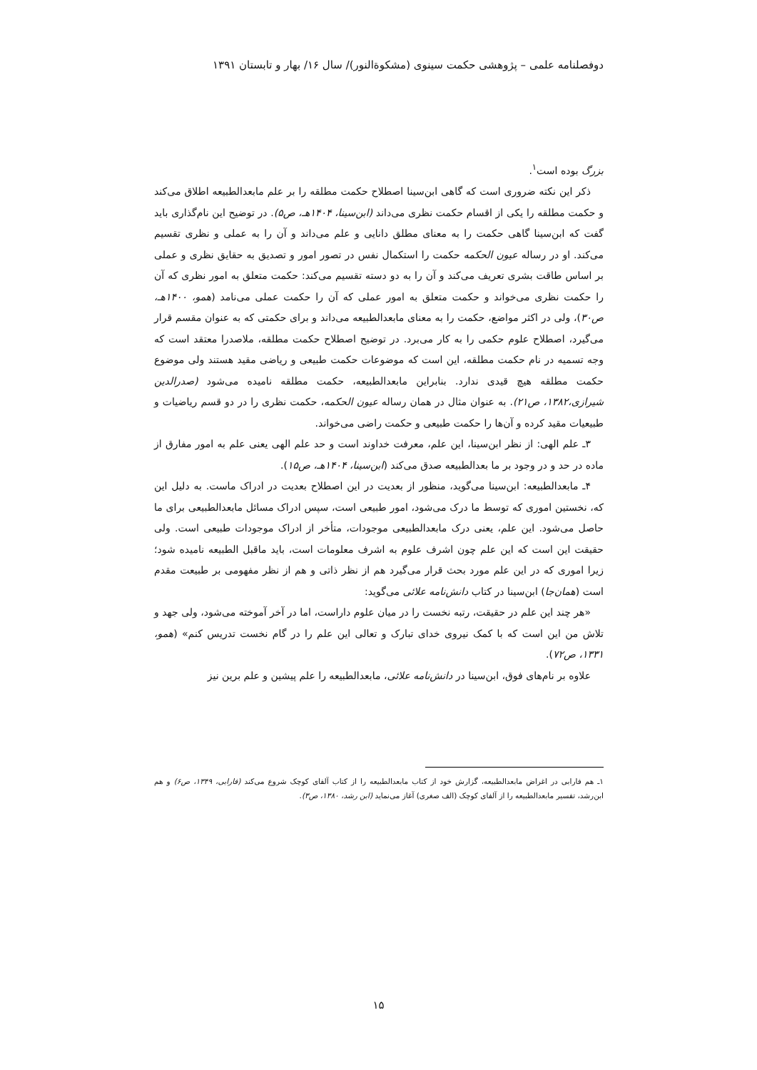دوفصلنامه علمی – پژوهشی حکمت سینوی (مشکوةالنور)/ سال ۱۶/ بهار و تابستان ۱۳۹۱
بزرگ بوده است<sup>۱</sup>.
ذکر این نکته ضروری است که گاهی ابن‌سینا اصطلاح حکمت مطلقه را بر علم مابعدالطبیعه اطلاق می‌کند و حکمت مطلقه را یکی از اقسام حکمت نظری می‌داند (ابن‌سینا، ۱۴۰۴هـ، ص۵). در توضیح این نام‌گذاری باید گفت که ابن‌سینا گاهی حکمت را به معنای مطلق دانایی و علم می‌داند و آن را به عملی و نظری تقسیم می‌کند. او در رساله عیون الحکمه حکمت را استکمال نفس در تصور امور و تصدیق به حقایق نظری و عملی بر اساس طاقت بشری تعریف می‌کند و آن را به دو دسته تقسیم می‌کند: حکمت متعلق به امور نظری که آن را حکمت نظری می‌خواند و حکمت متعلق به امور عملی که آن را حکمت عملی می‌نامد (همو، ۱۴۰۰هـ، ص۳۰)، ولی در اکثر مواضع، حکمت را به معنای مابعدالطبیعه می‌داند و برای حکمتی که به عنوان مقسم قرار می‌گیرد، اصطلاح علوم حکمی را به کار می‌برد. در توضیح اصطلاح حکمت مطلقه، ملاصدرا معتقد است که وجه تسمیه در نام حکمت مطلقه، این است که موضوعات حکمت طبیعی و ریاضی مقید هستند ولی موضوع حکمت مطلقه هیچ قیدی ندارد. بنابراین مابعدالطبیعه، حکمت مطلقه نامیده می‌شود (صدرالدین شیرازی،۱۳۸۲، ص۲۱). به عنوان مثال در همان رساله عیون الحکمه، حکمت نظری را در دو قسم ریاضیات و طبیعیات مقید کرده و آن‌ها را حکمت طبیعی و حکمت راضی می‌خواند.
۳ـ علم الهی: از نظر ابن‌سینا، این علم، معرفت خداوند است و حد علم الهی یعنی علم به امور مفارق از ماده در حد و در وجود بر ما بعدالطبیعه صدق می‌کند (ابن‌سینا، ۱۴۰۴هـ، ص۱۵).
۴ـ مابعدالطبیعه: ابن‌سینا می‌گوید، منظور از بعدیت در این اصطلاح بعدیت در ادراک ماست. به دلیل این که، نخستین اموری که توسط ما درک می‌شود، امور طبیعی است، سپس ادراک مسائل مابعدالطبیعی برای ما حاصل می‌شود. این علم، یعنی درک مابعدالطبیعی موجودات، متأخر از ادراک موجودات طبیعی است. ولی حقیقت این است که این علم چون اشرف علوم به اشرف معلومات است، باید ماقبل الطبیعه نامیده شود؛ زیرا اموری که در این علم مورد بحث قرار می‌گیرد هم از نظر ذاتی و هم از نظر مفهومی بر طبیعت مقدم است (همان‌جا) ابن‌سینا در کتاب دانش‌نامه علائی می‌گوید:
«هر چند این علم در حقیقت، رتبه نخست را در میان علوم داراست، اما در آخر آموخته می‌شود، ولی جهد و تلاش من این است که با کمک نیروی خدای تبارک و تعالی این علم را در گام نخست تدریس کنم» (همو، ۱۳۳۱، ص۷۲).
علاوه بر نام‌های فوق، ابن‌سینا در دانش‌نامه علائی، مابعدالطبیعه را علم پیشین و علم برین نیز
۱ـ هم فارابی در اغراض مابعدالطبیعه، گزارش خود از کتاب مابعدالطبیعه را از کتاب آلفای کوچک شروع می‌کند (فارابی، ۱۳۴۹، ص۶) و هم ابن‌رشد، تفسیر مابعدالطبیعه را از آلفای کوچک (الف صغری) آغاز می‌نماید (ابن رشد، ۱۳۸۰، ص۳).
۱۵